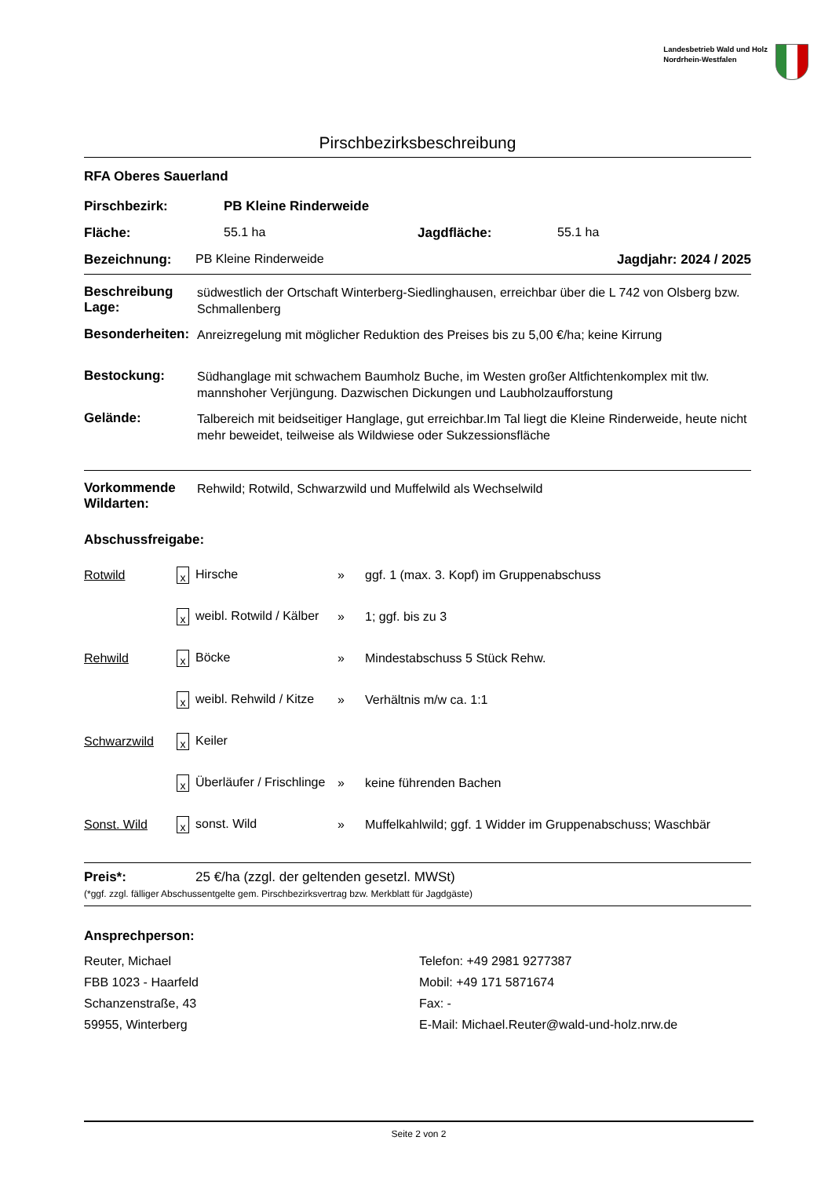Landesbetrieb Wald und Holz
Nordrhein-Westfalen
Pirschbezirksbeschreibung
RFA Oberes Sauerland
Pirschbezirk: PB Kleine Rinderweide
Fläche: 55.1 ha Jagdfläche: 55.1 ha
Bezeichnung: PB Kleine Rinderweide Jagdjahr: 2024 / 2025
Beschreibung Lage:
südwestlich der Ortschaft Winterberg-Siedlinghausen, erreichbar über die L 742 von Olsberg bzw. Schmallenberg
Besonderheiten:
Anreizregelung mit möglicher Reduktion des Preises bis zu 5,00 €/ha; keine Kirrung
Bestockung:
Südhanglage mit schwachem Baumholz Buche, im Westen großer Altfichtenkomplex mit tlw. mannshoher Verjüngung. Dazwischen Dickungen und Laubholzaufforstung
Gelände:
Talbereich mit beidseitiger Hanglage, gut erreichbar.Im Tal liegt die Kleine Rinderweide, heute nicht mehr beweidet, teilweise als Wildwiese oder Sukzessionsfläche
Vorkommende Wildarten:
Rehwild; Rotwild, Schwarzwild und Muffelwild als Wechselwild
Abschussfreigabe:
| Rotwild | x Hirsche | » | ggf. 1 (max. 3. Kopf) im Gruppenabschuss |
| | x weibl. Rotwild / Kälber | » | 1; ggf. bis zu 3 |
| Rehwild | x Böcke | » | Mindestabschuss 5 Stück Rehw. |
| | x weibl. Rehwild / Kitze | » | Verhältnis m/w ca. 1:1 |
| Schwarzwild | x Keiler | | |
| | x Überläufer / Frischlinge | » | keine führenden Bachen |
| Sonst. Wild | x sonst. Wild | » | Muffelkahlwild; ggf. 1 Widder im Gruppenabschuss; Waschbär |
Preis*: 25 €/ha (zzgl. der geltenden gesetzl. MWSt)
(*ggf. zzgl. fälliger Abschussentgelte gem. Pirschbezirksvertrag bzw. Merkblatt für Jagdgäste)
Ansprechperson:
Reuter, Michael
FBB 1023 - Haarfeld
Schanzenstraße, 43
59955, Winterberg
Telefon: +49 2981 9277387
Mobil: +49 171 5871674
Fax: -
E-Mail: Michael.Reuter@wald-und-holz.nrw.de
Seite 2 von 2